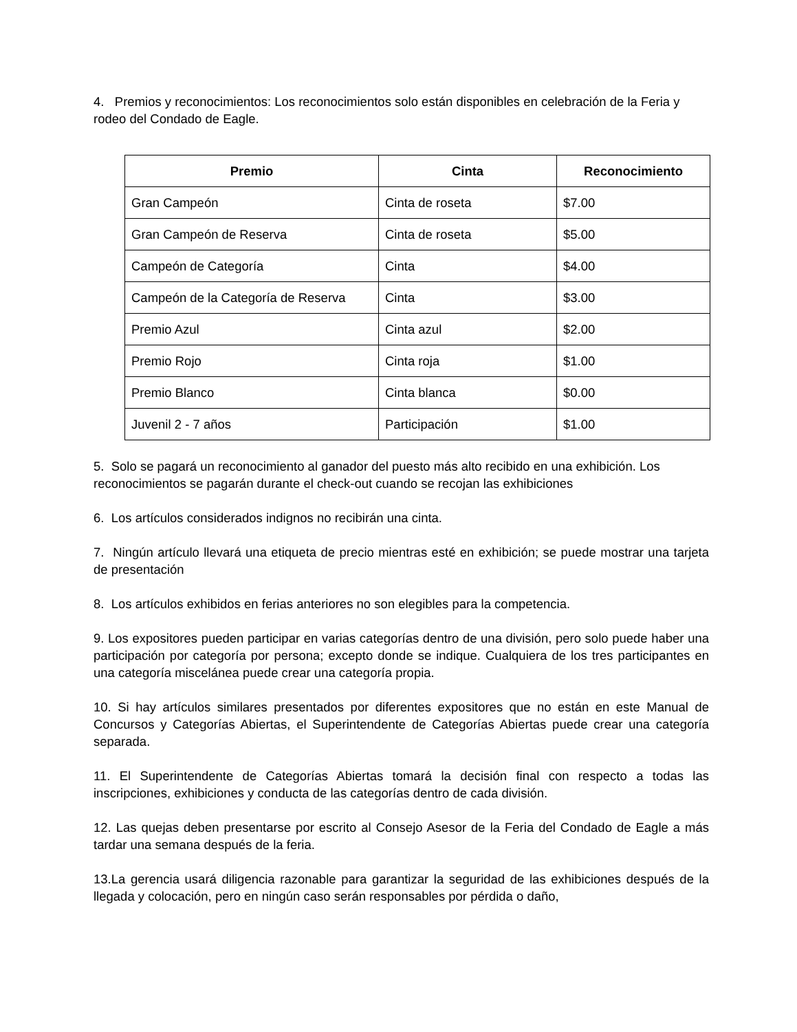4. Premios y reconocimientos: Los reconocimientos solo están disponibles en celebración de la Feria y rodeo del Condado de Eagle.
| Premio | Cinta | Reconocimiento |
| --- | --- | --- |
| Gran Campeón | Cinta de roseta | $7.00 |
| Gran Campeón de Reserva | Cinta de roseta | $5.00 |
| Campeón de Categoría | Cinta | $4.00 |
| Campeón de la Categoría de Reserva | Cinta | $3.00 |
| Premio Azul | Cinta azul | $2.00 |
| Premio Rojo | Cinta roja | $1.00 |
| Premio Blanco | Cinta blanca | $0.00 |
| Juvenil 2 - 7 años | Participación | $1.00 |
5. Solo se pagará un reconocimiento al ganador del puesto más alto recibido en una exhibición. Los reconocimientos se pagarán durante el check-out cuando se recojan las exhibiciones
6. Los artículos considerados indignos no recibirán una cinta.
7. Ningún artículo llevará una etiqueta de precio mientras esté en exhibición; se puede mostrar una tarjeta de presentación
8. Los artículos exhibidos en ferias anteriores no son elegibles para la competencia.
9. Los expositores pueden participar en varias categorías dentro de una división, pero solo puede haber una participación por categoría por persona; excepto donde se indique. Cualquiera de los tres participantes en una categoría miscelánea puede crear una categoría propia.
10. Si hay artículos similares presentados por diferentes expositores que no están en este Manual de Concursos y Categorías Abiertas, el Superintendente de Categorías Abiertas puede crear una categoría separada.
11. El Superintendente de Categorías Abiertas tomará la decisión final con respecto a todas las inscripciones, exhibiciones y conducta de las categorías dentro de cada división.
12. Las quejas deben presentarse por escrito al Consejo Asesor de la Feria del Condado de Eagle a más tardar una semana después de la feria.
13.La gerencia usará diligencia razonable para garantizar la seguridad de las exhibiciones después de la llegada y colocación, pero en ningún caso serán responsables por pérdida o daño,